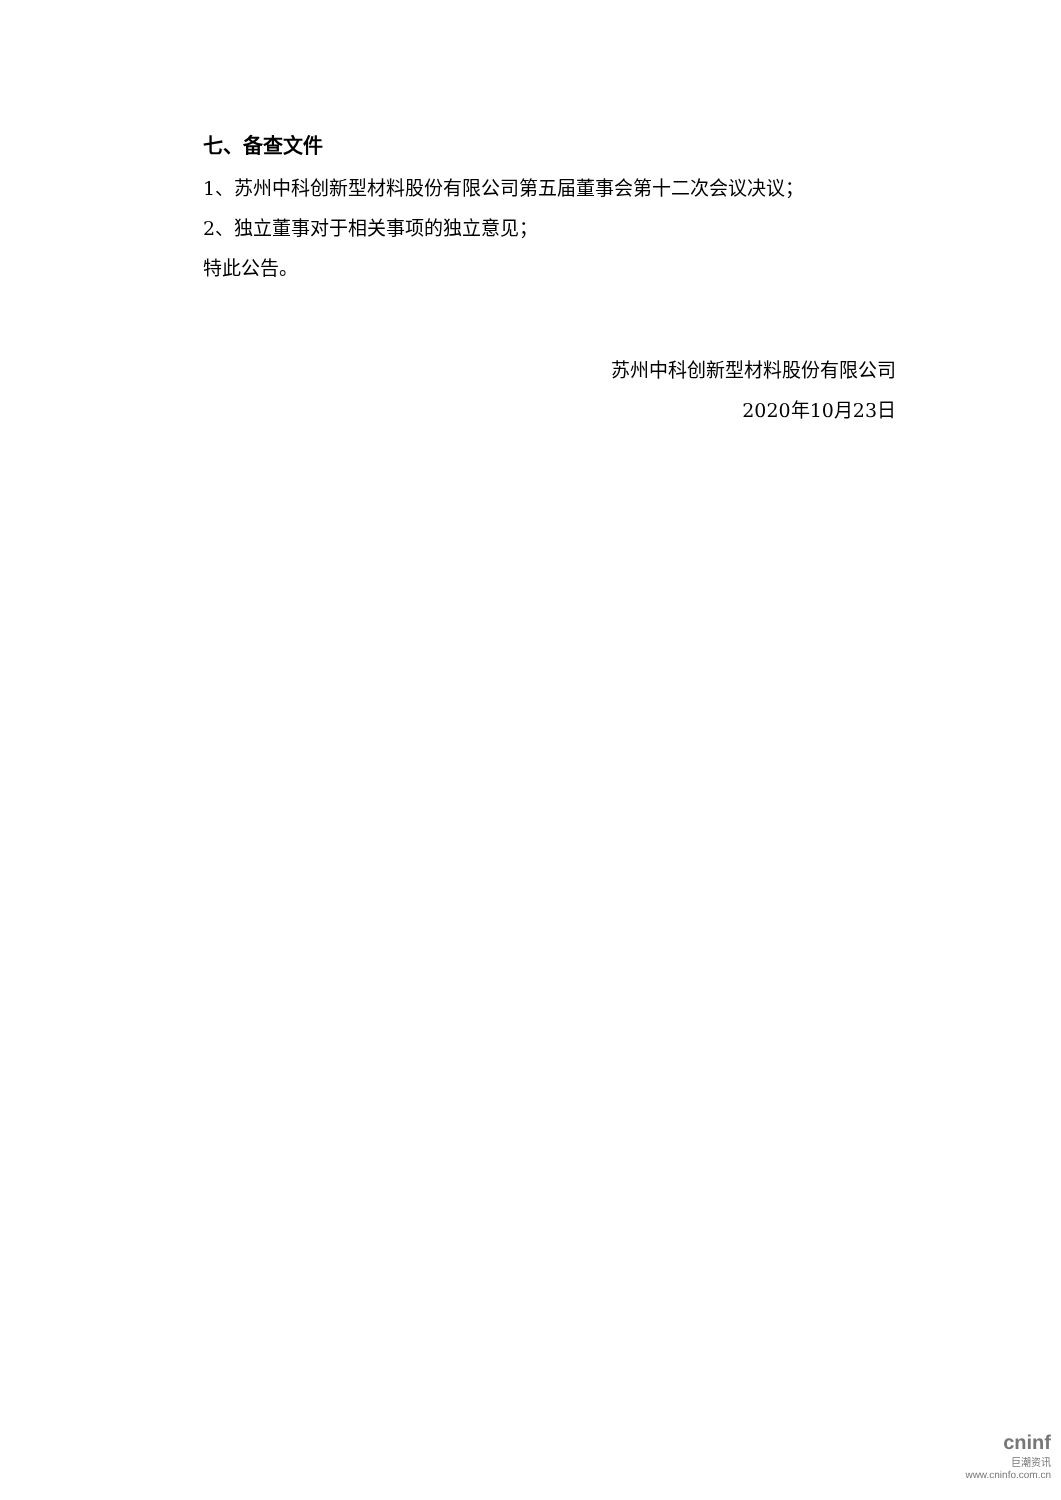七、备查文件
1、苏州中科创新型材料股份有限公司第五届董事会第十二次会议决议；
2、独立董事对于相关事项的独立意见；
特此公告。
苏州中科创新型材料股份有限公司
2020年10月23日
cninf
巨潮资讯
www.cninfo.com.cn